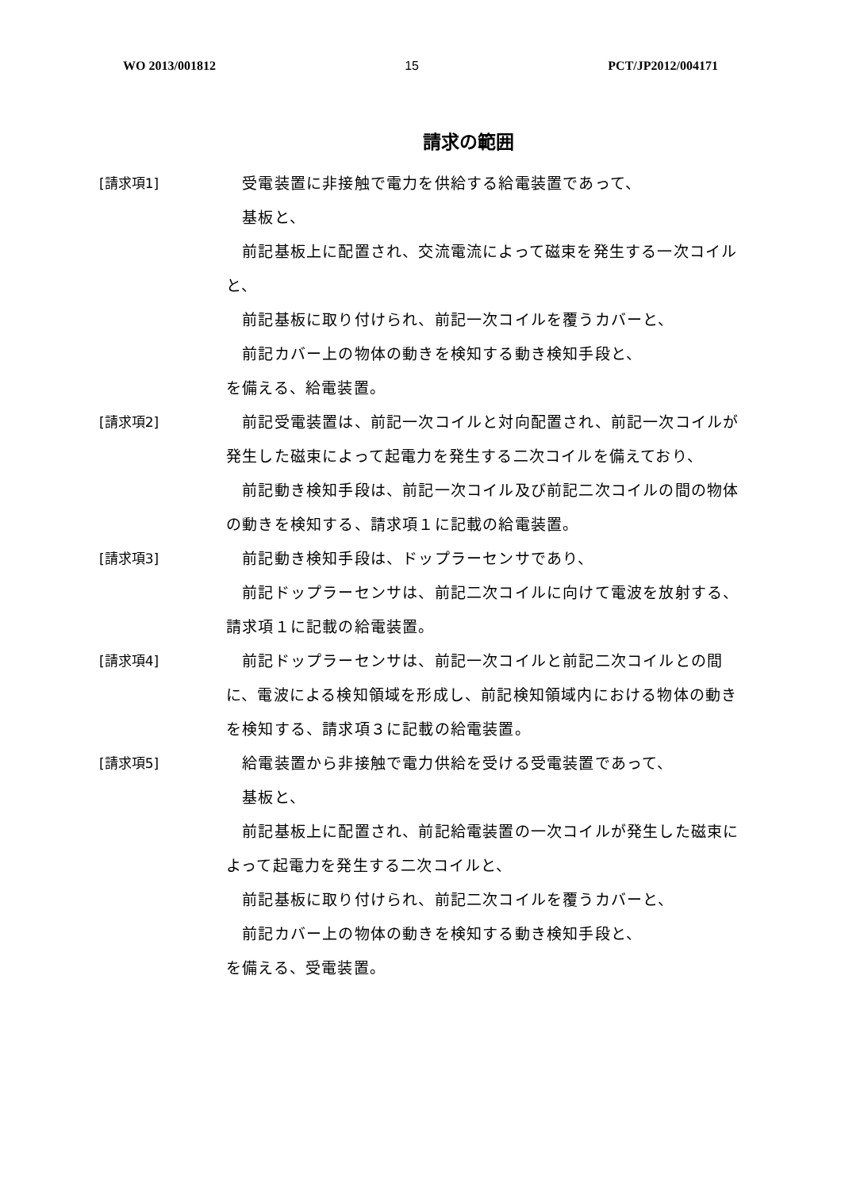WO 2013/001812 15 PCT/JP2012/004171
請求の範囲
[請求項1] 　受電装置に非接触で電力を供給する給電装置であって、
　基板と、
　前記基板上に配置され、交流電流によって磁束を発生する一次コイルと、
　前記基板に取り付けられ、前記一次コイルを覆うカバーと、
　前記カバー上の物体の動きを検知する動き検知手段と、
を備える、給電装置。
[請求項2] 　前記受電装置は、前記一次コイルと対向配置され、前記一次コイルが発生した磁束によって起電力を発生する二次コイルを備えており、
　前記動き検知手段は、前記一次コイル及び前記二次コイルの間の物体の動きを検知する、請求項１に記載の給電装置。
[請求項3] 　前記動き検知手段は、ドップラーセンサであり、
　前記ドップラーセンサは、前記二次コイルに向けて電波を放射する、請求項１に記載の給電装置。
[請求項4] 　前記ドップラーセンサは、前記一次コイルと前記二次コイルとの間に、電波による検知領域を形成し、前記検知領域内における物体の動きを検知する、請求項３に記載の給電装置。
[請求項5] 　給電装置から非接触で電力供給を受ける受電装置であって、
　基板と、
　前記基板上に配置され、前記給電装置の一次コイルが発生した磁束によって起電力を発生する二次コイルと、
　前記基板に取り付けられ、前記二次コイルを覆うカバーと、
　前記カバー上の物体の動きを検知する動き検知手段と、
を備える、受電装置。